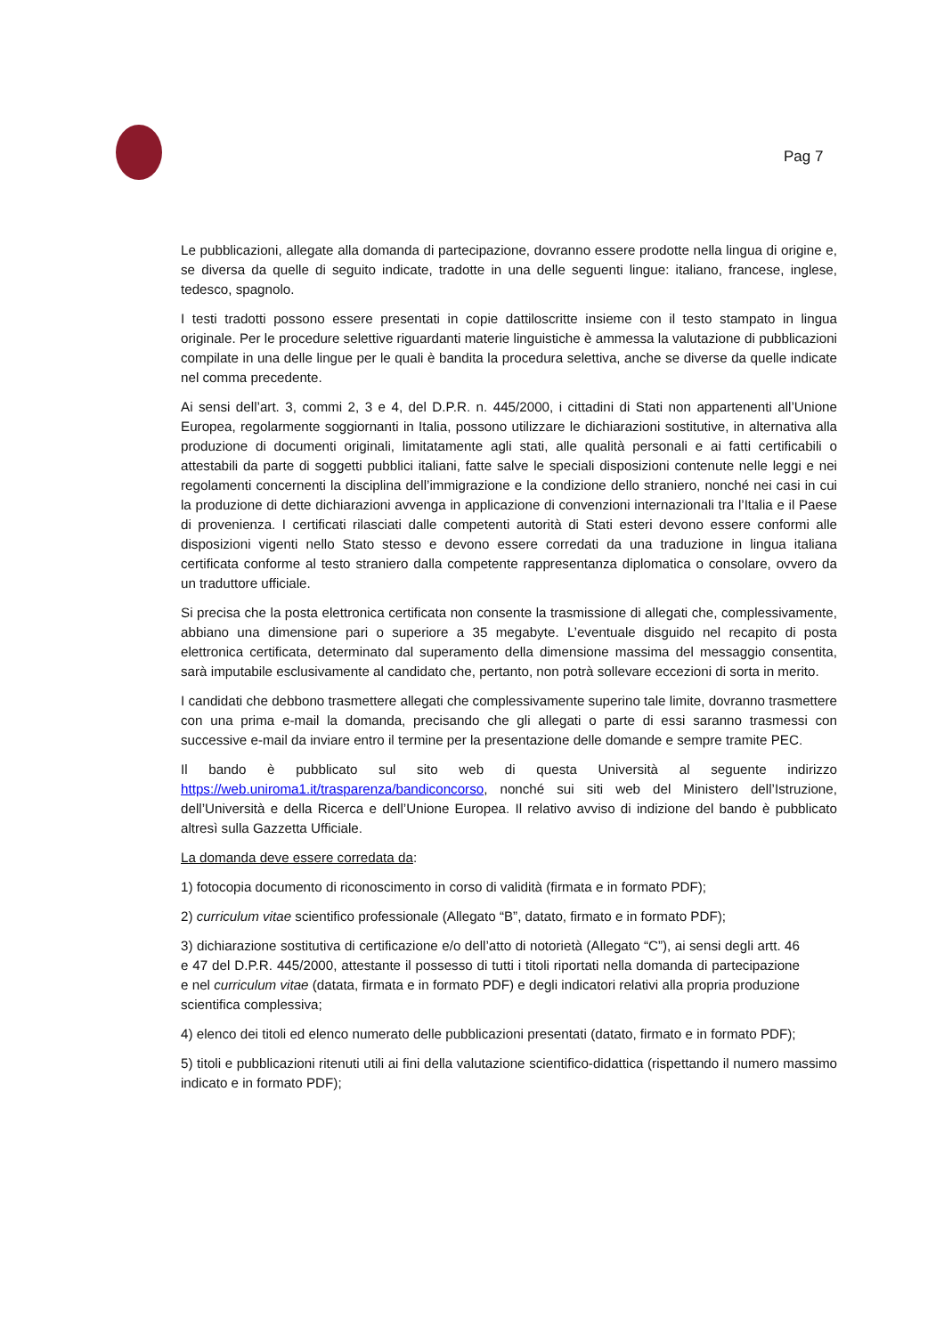Pag 7
Le pubblicazioni, allegate alla domanda di partecipazione, dovranno essere prodotte nella lingua di origine e, se diversa da quelle di seguito indicate, tradotte in una delle seguenti lingue: italiano, francese, inglese, tedesco, spagnolo.
I testi tradotti possono essere presentati in copie dattiloscritte insieme con il testo stampato in lingua originale. Per le procedure selettive riguardanti materie linguistiche è ammessa la valutazione di pubblicazioni compilate in una delle lingue per le quali è bandita la procedura selettiva, anche se diverse da quelle indicate nel comma precedente.
Ai sensi dell’art. 3, commi 2, 3 e 4, del D.P.R. n. 445/2000, i cittadini di Stati non appartenenti all’Unione Europea, regolarmente soggiornanti in Italia, possono utilizzare le dichiarazioni sostitutive, in alternativa alla produzione di documenti originali, limitatamente agli stati, alle qualità personali e ai fatti certificabili o attestabili da parte di soggetti pubblici italiani, fatte salve le speciali disposizioni contenute nelle leggi e nei regolamenti concernenti la disciplina dell’immigrazione e la condizione dello straniero, nonché nei casi in cui la produzione di dette dichiarazioni avvenga in applicazione di convenzioni internazionali tra l’Italia e il Paese di provenienza. I certificati rilasciati dalle competenti autorità di Stati esteri devono essere conformi alle disposizioni vigenti nello Stato stesso e devono essere corredati da una traduzione in lingua italiana certificata conforme al testo straniero dalla competente rappresentanza diplomatica o consolare, ovvero da un traduttore ufficiale.
Si precisa che la posta elettronica certificata non consente la trasmissione di allegati che, complessivamente, abbiano una dimensione pari o superiore a 35 megabyte. L’eventuale disguido nel recapito di posta elettronica certificata, determinato dal superamento della dimensione massima del messaggio consentita, sarà imputabile esclusivamente al candidato che, pertanto, non potrà sollevare eccezioni di sorta in merito.
I candidati che debbono trasmettere allegati che complessivamente superino tale limite, dovranno trasmettere con una prima e-mail la domanda, precisando che gli allegati o parte di essi saranno trasmessi con successive e-mail da inviare entro il termine per la presentazione delle domande e sempre tramite PEC.
Il bando è pubblicato sul sito web di questa Università al seguente indirizzo https://web.uniroma1.it/trasparenza/bandiconcorso, nonché sui siti web del Ministero dell’Istruzione, dell’Università e della Ricerca e dell’Unione Europea. Il relativo avviso di indizione del bando è pubblicato altresì sulla Gazzetta Ufficiale.
La domanda deve essere corredata da:
1) fotocopia documento di riconoscimento in corso di validità (firmata e in formato PDF);
2) curriculum vitae scientifico professionale (Allegato “B”, datato, firmato e in formato PDF);
3) dichiarazione sostitutiva di certificazione e/o dell’atto di notorietà (Allegato “C”), ai sensi degli artt. 46 e 47 del D.P.R. 445/2000, attestante il possesso di tutti i titoli riportati nella domanda di partecipazione e nel curriculum vitae (datata, firmata e in formato PDF) e degli indicatori relativi alla propria produzione scientifica complessiva;
4) elenco dei titoli ed elenco numerato delle pubblicazioni presentati (datato, firmato e in formato PDF);
5) titoli e pubblicazioni ritenuti utili ai fini della valutazione scientifico-didattica (rispettando il numero massimo indicato e in formato PDF);